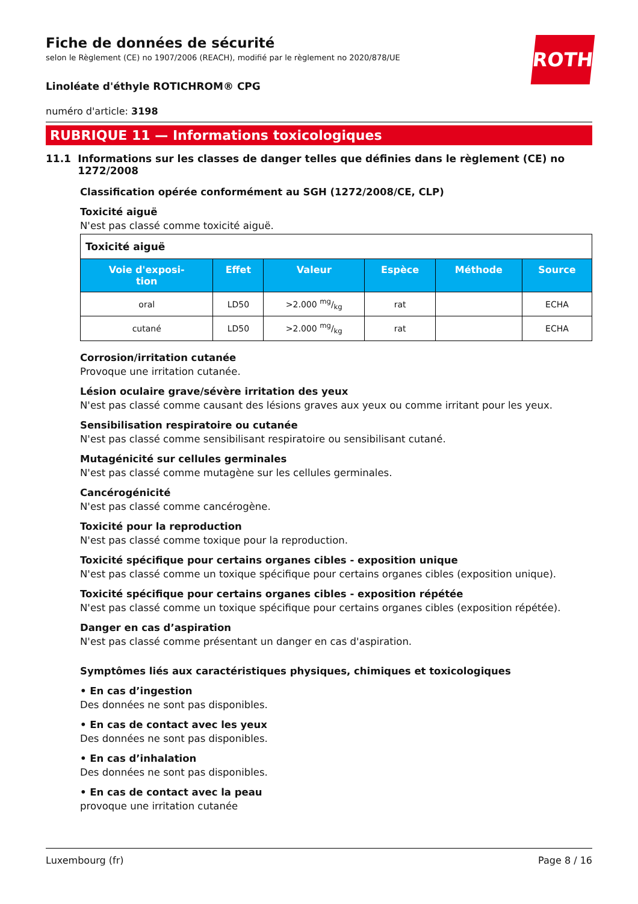ROTH
Fiche de données de sécurité
selon le Règlement (CE) no 1907/2006 (REACH), modifié par le règlement no 2020/878/UE
Linoléate d'éthyle ROTICHROM® CPG
numéro d'article: 3198
RUBRIQUE 11 — Informations toxicologiques
11.1 Informations sur les classes de danger telles que définies dans le règlement (CE) no 1272/2008
Classification opérée conformément au SGH (1272/2008/CE, CLP)
Toxicité aiguë
N'est pas classé comme toxicité aiguë.
| Toxicité aiguë | | | | | |
| Voie d'exposi- tion | Effet | Valeur | Espèce | Méthode | Source |
| oral | LD50 | >2.000 mg/kg | rat | | ECHA |
| cutané | LD50 | >2.000 mg/kg | rat | | ECHA |
Corrosion/irritation cutanée
Provoque une irritation cutanée.
Lésion oculaire grave/sévère irritation des yeux
N'est pas classé comme causant des lésions graves aux yeux ou comme irritant pour les yeux.
Sensibilisation respiratoire ou cutanée
N'est pas classé comme sensibilisant respiratoire ou sensibilisant cutané.
Mutagénicité sur cellules germinales
N'est pas classé comme mutagène sur les cellules germinales.
Cancérogénicité
N'est pas classé comme cancérogène.
Toxicité pour la reproduction
N'est pas classé comme toxique pour la reproduction.
Toxicité spécifique pour certains organes cibles - exposition unique
N'est pas classé comme un toxique spécifique pour certains organes cibles (exposition unique).
Toxicité spécifique pour certains organes cibles - exposition répétée
N'est pas classé comme un toxique spécifique pour certains organes cibles (exposition répétée).
Danger en cas d’aspiration
N'est pas classé comme présentant un danger en cas d'aspiration.
Symptômes liés aux caractéristiques physiques, chimiques et toxicologiques
• En cas d’ingestion
Des données ne sont pas disponibles.
• En cas de contact avec les yeux
Des données ne sont pas disponibles.
• En cas d’inhalation
Des données ne sont pas disponibles.
• En cas de contact avec la peau
provoque une irritation cutanée
Luxembourg (fr) Page 8 / 16